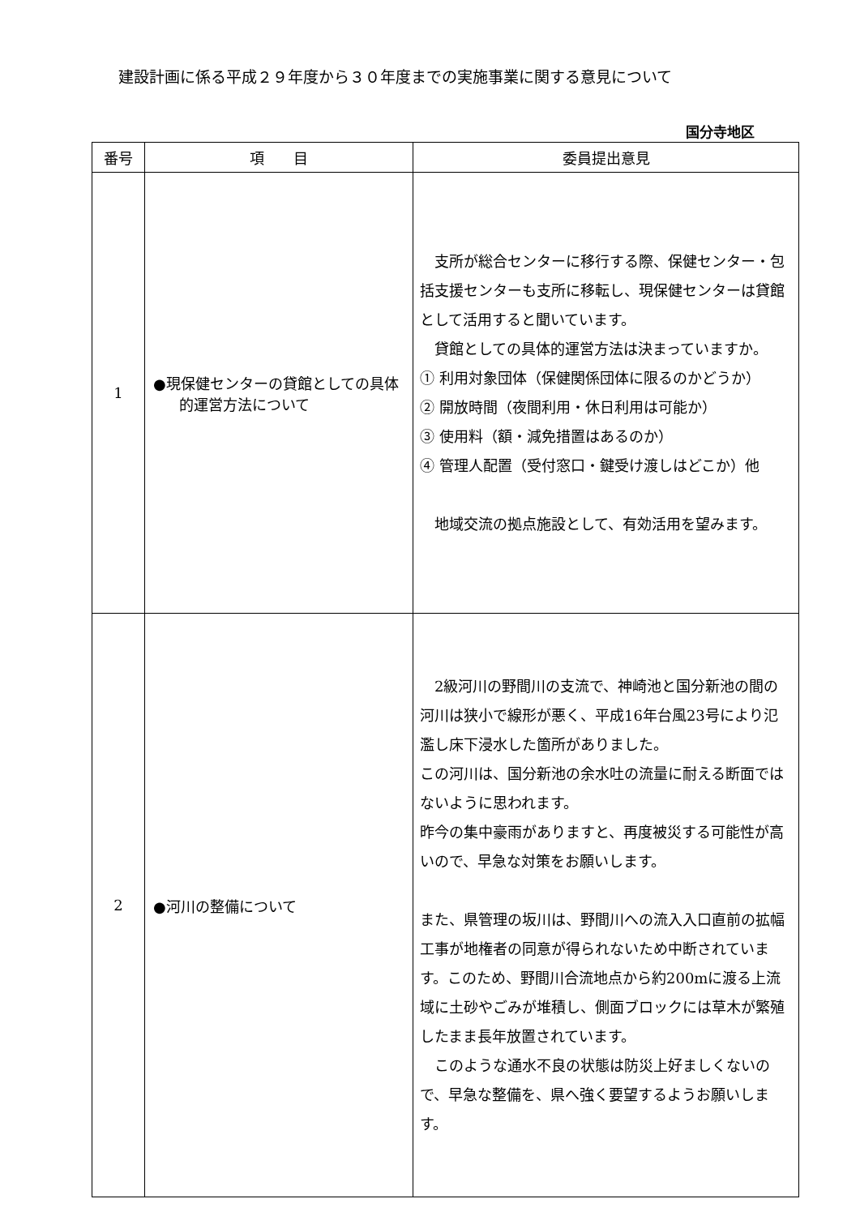建設計画に係る平成２９年度から３０年度までの実施事業に関する意見について
国分寺地区
| 番号 | 項 目 | 委員提出意見 |
| --- | --- | --- |
| 1 | ●現保健センターの貸館としての具体的運営方法について | 支所が総合センターに移行する際、保健センター・包括支援センターも支所に移転し、現保健センターは貸館として活用すると聞いています。 貸館としての具体的運営方法は決まっていますか。 ① 利用対象団体（保健関係団体に限るのかどうか） ② 開放時間（夜間利用・休日利用は可能か） ③ 使用料（額・減免措置はあるのか） ④ 管理人配置（受付窓口・鍵受け渡しはどこか）他 地域交流の拠点施設として、有効活用を望みます。 |
| 2 | ●河川の整備について | 2級河川の野間川の支流で、神崎池と国分新池の間の河川は狭小で線形が悪く、平成16年台風23号により氾濫し床下浸水した箇所がありました。 この河川は、国分新池の余水吐の流量に耐える断面ではないように思われます。 昨今の集中豪雨がありますと、再度被災する可能性が高いので、早急な対策をお願いします。 また、県管理の坂川は、野間川への流入入口直前の拡幅工事が地権者の同意が得られないため中断されています。このため、野間川合流地点から約200mに渡る上流域に土砂やごみが堆積し、側面ブロックには草木が繁殖したまま長年放置されています。 このような通水不良の状態は防災上好ましくないので、早急な整備を、県へ強く要望するようお願いします。 |